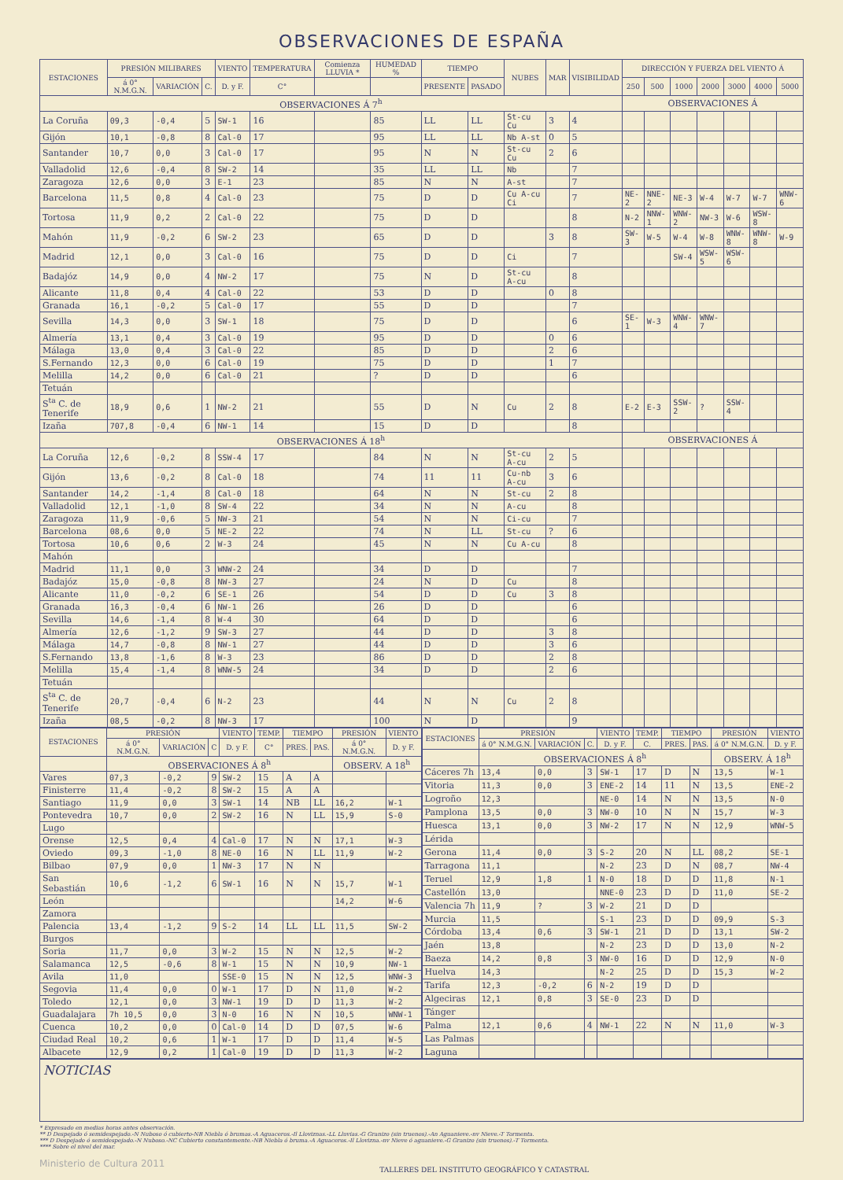OBSERVACIONES DE ESPAÑA
| ESTACIONES | PRESIÓN MILIBARES | | | VIENTO | TEMPERATURA | Comienza LLUVIA * | HUMEDAD % | TIEMPO | | NUBES | MAR | VISIBILIDAD | DIRECCIÓN Y FUERZA DEL VIENTO Á | | | | | | |
| --- | --- | --- | --- | --- | --- | --- | --- | --- | --- | --- | --- | --- | --- | --- | --- | --- | --- | --- | --- |
| | á 0° N.M.G.N. | VARIACIÓN | C. | D. y F. | C° | | | PRESENTE | PASADO | | | | 250 | 500 | 1000 | 2000 | 3000 | 4000 | 5000 |
| OBSERVACIONES Á 7<sup>h</sup> | | | | | | | | | | | | | OBSERVACIONES Á | | | | | | |
| La Coruña | 09,3 | -0,4 | 5 | SW-1 | 16 | | 85 | LL | LL | St-cu Cu | 3 | 4 | | | | | | | |
| Gijón | 10,1 | -0,8 | 8 | Cal-0 | 17 | | 95 | LL | LL | Nb A-st | 0 | 5 | | | | | | | |
| Santander | 10,7 | 0,0 | 3 | Cal-0 | 17 | | 95 | N | N | St-cu Cu | 2 | 6 | | | | | | | |
| Valladolid | 12,6 | -0,4 | 8 | SW-2 | 14 | | 35 | LL | LL | Nb | | 7 | | | | | | | |
| Zaragoza | 12,6 | 0,0 | 3 | E-1 | 23 | | 85 | N | N | A-st | | 7 | | | | | | | |
| Barcelona | 11,5 | 0,8 | 4 | Cal-0 | 23 | | 75 | D | D | Cu A-cu Ci | | 7 | NE-2 | NNE-2 | NE-3 | W-4 | W-7 | W-7 | WNW-6 |
| Tortosa | 11,9 | 0,2 | 2 | Cal-0 | 22 | | 75 | D | D | | | 8 | N-2 | NNW-1 | WNW-2 | NW-3 | W-6 | WSW-8 | |
| Mahón | 11,9 | -0,2 | 6 | SW-2 | 23 | | 65 | D | D | | 3 | 8 | SW-3 | W-5 | W-4 | W-8 | WNW-8 | WNW-8 | W-9 |
| Madrid | 12,1 | 0,0 | 3 | Cal-0 | 16 | | 75 | D | D | Ci | | 7 | | | SW-4 | WSW-5 | WSW-6 | | |
| Badajóz | 14,9 | 0,0 | 4 | NW-2 | 17 | | 75 | N | D | St-cu A-cu | | 8 | | | | | | | |
| Alicante | 11,8 | 0,4 | 4 | Cal-0 | 22 | | 53 | D | D | | 0 | 8 | | | | | | | |
| Granada | 16,1 | -0,2 | 5 | Cal-0 | 17 | | 55 | D | D | | | 7 | | | | | | | |
| Sevilla | 14,3 | 0,0 | 3 | SW-1 | 18 | | 75 | D | D | | | 6 | SE-1 | W-3 | WNW-4 | WNW-7 | | | |
| Almería | 13,1 | 0,4 | 3 | Cal-0 | 19 | | 95 | D | D | | 0 | 6 | | | | | | | |
| Málaga | 13,0 | 0,4 | 3 | Cal-0 | 22 | | 85 | D | D | | 2 | 6 | | | | | | | |
| S.Fernando | 12,3 | 0,0 | 6 | Cal-0 | 19 | | 75 | D | D | | 1 | 7 | | | | | | | |
| Melilla | 14,2 | 0,0 | 6 | Cal-0 | 21 | | ? | D | D | | | 6 | | | | | | | |
| Tetuán | | | | | | | | | | | | | | | | | | | |
| S<sup>ta</sup> C. de Tenerife | 18,9 | 0,6 | 1 | NW-2 | 21 | | 55 | D | N | Cu | 2 | 8 | E-2 | E-3 | SSW-2 | ? | SSW-4 | | |
| Izaña | 707,8 | -0,4 | 6 | NW-1 | 14 | | 15 | D | D | | | 8 | | | | | | | |
| OBSERVACIONES Á 18<sup>h</sup> | | | | | | | | | | | | | OBSERVACIONES Á | | | | | | |
| La Coruña | 12,6 | -0,2 | 8 | SSW-4 | 17 | | 84 | N | N | St-cu A-cu | 2 | 5 | | | | | | | |
| Gijón | 13,6 | -0,2 | 8 | Cal-0 | 18 | | 74 | 11 | 11 | Cu-nb A-cu | 3 | 6 | | | | | | | |
| Santander | 14,2 | -1,4 | 8 | Cal-0 | 18 | | 64 | N | N | St-cu | 2 | 8 | | | | | | | |
| Valladolid | 12,1 | -1,0 | 8 | SW-4 | 22 | | 34 | N | N | A-cu | | 8 | | | | | | | |
| Zaragoza | 11,9 | -0,6 | 5 | NW-3 | 21 | | 54 | N | N | Ci-cu | | 7 | | | | | | | |
| Barcelona | 08,6 | 0,0 | 5 | NE-2 | 22 | | 74 | N | LL | St-cu | ? | 6 | | | | | | | |
| Tortosa | 10,6 | 0,6 | 2 | W-3 | 24 | | 45 | N | N | Cu A-cu | | 8 | | | | | | | |
| Mahón | | | | | | | | | | | | | | | | | | | |
| Madrid | 11,1 | 0,0 | 3 | WNW-2 | 24 | | 34 | D | D | | | 7 | | | | | | | |
| Badajóz | 15,0 | -0,8 | 8 | NW-3 | 27 | | 24 | N | D | Cu | | 8 | | | | | | | |
| Alicante | 11,0 | -0,2 | 6 | SE-1 | 26 | | 54 | D | D | Cu | 3 | 8 | | | | | | | |
| Granada | 16,3 | -0,4 | 6 | NW-1 | 26 | | 26 | D | D | | | 6 | | | | | | | |
| Sevilla | 14,6 | -1,4 | 8 | W-4 | 30 | | 64 | D | D | | | 6 | | | | | | | |
| Almería | 12,6 | -1,2 | 9 | SW-3 | 27 | | 44 | D | D | | 3 | 8 | | | | | | | |
| Málaga | 14,7 | -0,8 | 8 | NW-1 | 27 | | 44 | D | D | | 3 | 6 | | | | | | | |
| S.Fernando | 13,8 | -1,6 | 8 | W-3 | 23 | | 86 | D | D | | 2 | 8 | | | | | | | |
| Melilla | 15,4 | -1,4 | 8 | WNW-5 | 24 | | 34 | D | D | | 2 | 6 | | | | | | | |
| Tetuán | | | | | | | | | | | | | | | | | | | |
| S<sup>ta</sup> C. de Tenerife | 20,7 | -0,4 | 6 | N-2 | 23 | | 44 | N | N | Cu | 2 | 8 | | | | | | | |
| Izaña | 08,5 | -0,2 | 8 | NW-3 | 17 | | 100 | N | D | | | 9 | | | | | | | |
| ESTACIONES | PRESIÓN | | | VIENTO | TEMP. | TIEMPO | | PRESIÓN | VIENTO |
| --- | --- | --- | --- | --- | --- | --- | --- | --- | --- |
| | á 0° N.M.G.N. | VARIACIÓN | C | D. y F. | C° | PRES. | PAS. | á 0° N.M.G.N. | D. y F. |
| | OBSERVACIONES Á 8<sup>h</sup> | | | | | | | OBSERV. A 18<sup>h</sup> | |
| Vares | 07,3 | -0,2 | 9 | SW-2 | 15 | A | A | | |
| Finisterre | 11,4 | -0,2 | 8 | SW-2 | 15 | A | A | | |
| Santiago | 11,9 | 0,0 | 3 | SW-1 | 14 | NB | LL | 16,2 | W-1 |
| Pontevedra | 10,7 | 0,0 | 2 | SW-2 | 16 | N | LL | 15,9 | S-0 |
| Lugo | | | | | | | | | |
| Orense | 12,5 | 0,4 | 4 | Cal-0 | 17 | N | N | 17,1 | W-3 |
| Oviedo | 09,3 | -1,0 | 8 | NE-0 | 16 | N | LL | 11,9 | W-2 |
| Bilbao | 07,9 | 0,0 | 1 | NW-3 | 17 | N | N | | |
| San Sebastián | 10,6 | -1,2 | 6 | SW-1 | 16 | N | N | 15,7 | W-1 |
| León | | | | | | | | 14,2 | W-6 |
| Zamora | | | | | | | | | |
| Palencia | 13,4 | -1,2 | 9 | S-2 | 14 | LL | LL | 11,5 | SW-2 |
| Burgos | | | | | | | | | |
| Soria | 11,7 | 0,0 | 3 | W-2 | 15 | N | N | 12,5 | W-2 |
| Salamanca | 12,5 | -0,6 | 8 | W-1 | 15 | N | N | 10,9 | NW-1 |
| Avila | 11,0 | | | SSE-0 | 15 | N | N | 12,5 | WNW-3 |
| Segovia | 11,4 | 0,0 | 0 | W-1 | 17 | D | N | 11,0 | W-2 |
| Toledo | 12,1 | 0,0 | 3 | NW-1 | 19 | D | D | 11,3 | W-2 |
| Guadalajara | 7h 10,5 | 0,0 | 3 | N-0 | 16 | N | N | 10,5 | WNW-1 |
| Cuenca | 10,2 | 0,0 | 0 | Cal-0 | 14 | D | D | 07,5 | W-6 |
| Ciudad Real | 10,2 | 0,6 | 1 | W-1 | 17 | D | D | 11,4 | W-5 |
| Albacete | 12,9 | 0,2 | 1 | Cal-0 | 19 | D | D | 11,3 | W-2 |
| ESTACIONES | PRESIÓN | | | VIENTO | TEMP. | TIEMPO | | PRESIÓN | VIENTO |
| --- | --- | --- | --- | --- | --- | --- | --- | --- | --- |
| | á 0° N.M.G.N. | VARIACIÓN | C. | D. y F. | C. | PRES. | PAS. | á 0° N.M.G.N. | D. y F. |
| | OBSERVACIONES Á 8<sup>h</sup> | | | | | | | OBSERV. Á 18<sup>h</sup> | |
| Cáceres 7h | 13,4 | 0,0 | 3 | SW-1 | 17 | D | N | 13,5 | W-1 |
| Vitoria | 11,3 | 0,0 | 3 | ENE-2 | 14 | 11 | N | 13,5 | ENE-2 |
| Logroño | 12,3 | | | NE-0 | 14 | N | N | 13,5 | N-0 |
| Pamplona | 13,5 | 0,0 | 3 | NW-0 | 10 | N | N | 15,7 | W-3 |
| Huesca | 13,1 | 0,0 | 3 | NW-2 | 17 | N | N | 12,9 | WNW-5 |
| Lérida | | | | | | | | | |
| Gerona | 11,4 | 0,0 | 3 | S-2 | 20 | N | LL | 08,2 | SE-1 |
| Tarragona | 11,1 | | | N-2 | 23 | D | N | 08,7 | NW-4 |
| Teruel | 12,9 | 1,8 | 1 | N-0 | 18 | D | D | 11,8 | N-1 |
| Castellón | 13,0 | | | NNE-0 | 23 | D | D | 11,0 | SE-2 |
| Valencia 7h | 11,9 | ? | 3 | W-2 | 21 | D | D | | |
| Murcia | 11,5 | | | S-1 | 23 | D | D | 09,9 | S-3 |
| Córdoba | 13,4 | 0,6 | 3 | SW-1 | 21 | D | D | 13,1 | SW-2 |
| Jaén | 13,8 | | | N-2 | 23 | D | D | 13,0 | N-2 |
| Baeza | 14,2 | 0,8 | 3 | NW-0 | 16 | D | D | 12,9 | N-0 |
| Huelva | 14,3 | | | N-2 | 25 | D | D | 15,3 | W-2 |
| Tarifa | 12,3 | -0,2 | 6 | N-2 | 19 | D | D | | |
| Algeciras | 12,1 | 0,8 | 3 | SE-0 | 23 | D | D | | |
| Tánger | | | | | | | | | |
| Palma | 12,1 | 0,6 | 4 | NW-1 | 22 | N | N | 11,0 | W-3 |
| Las Palmas | | | | | | | | | |
| Laguna | | | | | | | | | |
NOTICIAS
* Expresado en medias horas antes observación.
** D Despejado ó semidespejado.-N Nuboso ó cubierto-NB Niebla ó brumas.-A Aguaceros.-Il Lloviznas.-LL Lluvias.-G Granizo (sin truenos).-An Aguanieve.-nv Nieve.-T Tormenta.
*** D Despejado ó semidespejado.-N Nuboso.-NC Cubierto constantemente.-NB Niebla ó bruma.-A Aguaceros.-Il Llovizna.-nv Nieve ó aguanieve.-G Granizo (sin truenos).-T Tormenta.
**** Sobre el nivel del mar.
Ministerio de Cultura 2011 TALLERES DEL INSTITUTO GEOGRÁFICO Y CATASTRAL